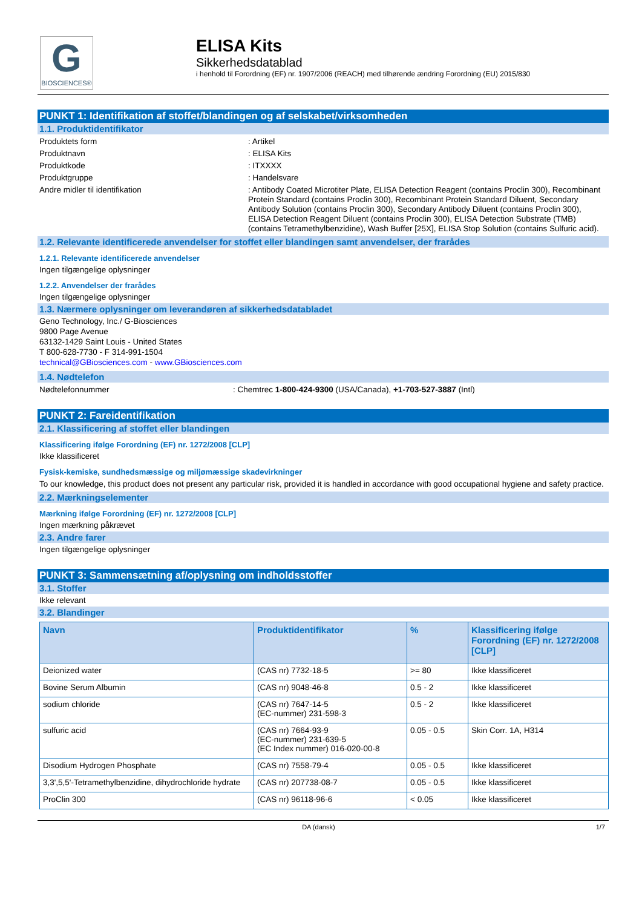G
BIOSCIENCES®
ELISA Kits
Sikkerhedsdatablad
i henhold til Forordning (EF) nr. 1907/2006 (REACH) med tilhørende ændring Forordning (EU) 2015/830
PUNKT 1: Identifikation af stoffet/blandingen og af selskabet/virksomheden
1.1. Produktidentifikator
Produktets form : Artikel
Produktnavn : ELISA Kits
Produktkode : ITXXXX
Produktgruppe : Handelsvare
Andre midler til identifikation : Antibody Coated Microtiter Plate, ELISA Detection Reagent (contains Proclin 300), Recombinant Protein Standard (contains Proclin 300), Recombinant Protein Standard Diluent, Secondary Antibody Solution (contains Proclin 300), Secondary Antibody Diluent (contains Proclin 300), ELISA Detection Reagent Diluent (contains Proclin 300), ELISA Detection Substrate (TMB) (contains Tetramethylbenzidine), Wash Buffer [25X], ELISA Stop Solution (contains Sulfuric acid).
1.2. Relevante identificerede anvendelser for stoffet eller blandingen samt anvendelser, der frarådes
1.2.1. Relevante identificerede anvendelser
Ingen tilgængelige oplysninger
1.2.2. Anvendelser der frarådes
Ingen tilgængelige oplysninger
1.3. Nærmere oplysninger om leverandøren af sikkerhedsdatabladet
Geno Technology, Inc./ G-Biosciences
9800 Page Avenue
63132-1429 Saint Louis - United States
T 800-628-7730 - F 314-991-1504
technical@GBiosciences.com - www.GBiosciences.com
1.4. Nødtelefon
Nødtelefonnummer : Chemtrec 1-800-424-9300 (USA/Canada), +1-703-527-3887 (Intl)
PUNKT 2: Fareidentifikation
2.1. Klassificering af stoffet eller blandingen
Klassificering ifølge Forordning (EF) nr. 1272/2008 [CLP]
Ikke klassificeret
Fysisk-kemiske, sundhedsmæssige og miljømæssige skadevirkninger
To our knowledge, this product does not present any particular risk, provided it is handled in accordance with good occupational hygiene and safety practice.
2.2. Mærkningselementer
Mærkning ifølge Forordning (EF) nr. 1272/2008 [CLP]
Ingen mærkning påkrævet
2.3. Andre farer
Ingen tilgængelige oplysninger
PUNKT 3: Sammensætning af/oplysning om indholdsstoffer
3.1. Stoffer
Ikke relevant
3.2. Blandinger
| Navn | Produktidentifikator | % | Klassificering ifølge Forordning (EF) nr. 1272/2008 [CLP] |
| --- | --- | --- | --- |
| Deionized water | (CAS nr) 7732-18-5 | >= 80 | Ikke klassificeret |
| Bovine Serum Albumin | (CAS nr) 9048-46-8 | 0.5 - 2 | Ikke klassificeret |
| sodium chloride | (CAS nr) 7647-14-5 (EC-nummer) 231-598-3 | 0.5 - 2 | Ikke klassificeret |
| sulfuric acid | (CAS nr) 7664-93-9 (EC-nummer) 231-639-5 (EC Index nummer) 016-020-00-8 | 0.05 - 0.5 | Skin Corr. 1A, H314 |
| Disodium Hydrogen Phosphate | (CAS nr) 7558-79-4 | 0.05 - 0.5 | Ikke klassificeret |
| 3,3',5,5'-Tetramethylbenzidine, dihydrochloride hydrate | (CAS nr) 207738-08-7 | 0.05 - 0.5 | Ikke klassificeret |
| ProClin 300 | (CAS nr) 96118-96-6 | < 0.05 | Ikke klassificeret |
DA (dansk) 1/7